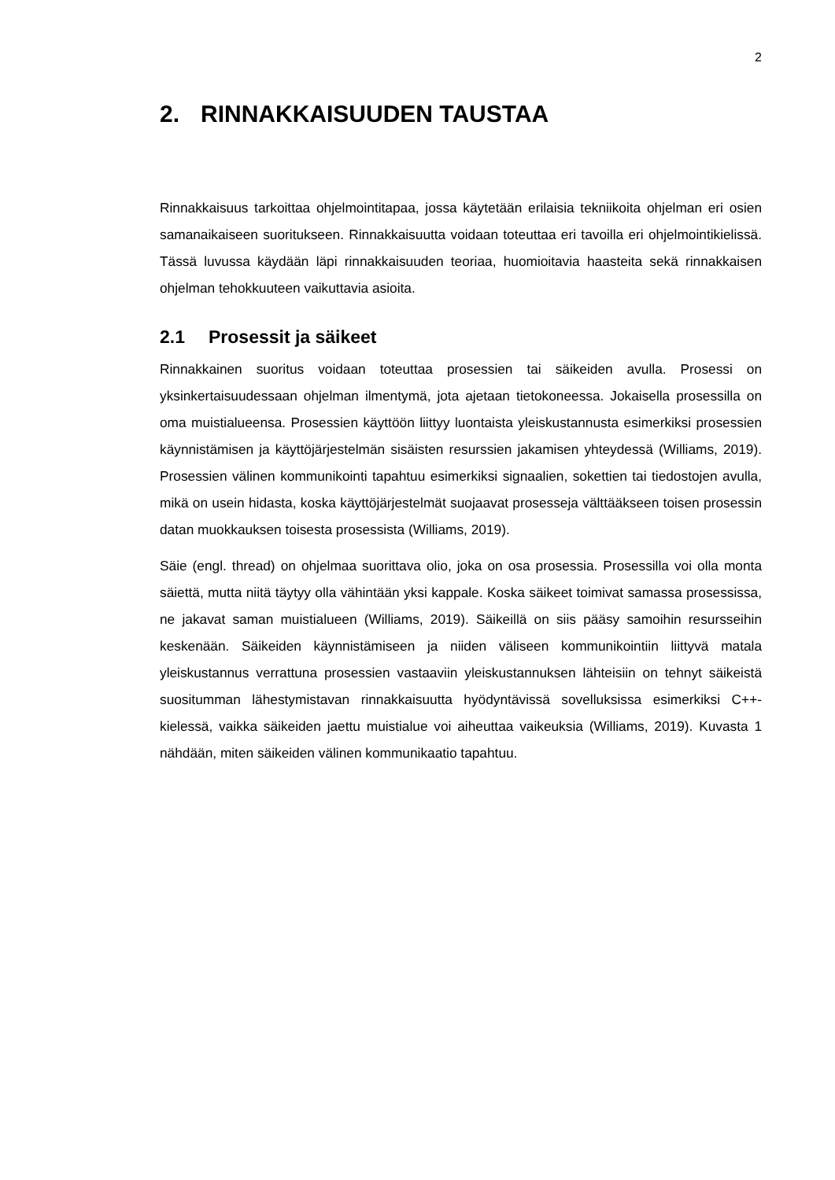2
2. RINNAKKAISUUDEN TAUSTAA
Rinnakkaisuus tarkoittaa ohjelmointitapaa, jossa käytetään erilaisia tekniikoita ohjelman eri osien samanaikaiseen suoritukseen. Rinnakkaisuutta voidaan toteuttaa eri tavoilla eri ohjelmointikielissä. Tässä luvussa käydään läpi rinnakkaisuuden teoriaa, huomioitavia haasteita sekä rinnakkaisen ohjelman tehokkuuteen vaikuttavia asioita.
2.1 Prosessit ja säikeet
Rinnakkainen suoritus voidaan toteuttaa prosessien tai säikeiden avulla. Prosessi on yksinkertaisuudessaan ohjelman ilmentymä, jota ajetaan tietokoneessa. Jokaisella prosessilla on oma muistialueensa. Prosessien käyttöön liittyy luontaista yleiskustannusta esimerkiksi prosessien käynnistämisen ja käyttöjärjestelmän sisäisten resurssien jakamisen yhteydessä (Williams, 2019). Prosessien välinen kommunikointi tapahtuu esimerkiksi signaalien, sokettien tai tiedostojen avulla, mikä on usein hidasta, koska käyttöjärjestelmät suojaavat prosesseja välttääkseen toisen prosessin datan muokkauksen toisesta prosessista (Williams, 2019).
Säie (engl. thread) on ohjelmaa suorittava olio, joka on osa prosessia. Prosessilla voi olla monta säiettä, mutta niitä täytyy olla vähintään yksi kappale. Koska säikeet toimivat samassa prosessissa, ne jakavat saman muistialueen (Williams, 2019). Säikeillä on siis pääsy samoihin resursseihin keskenään. Säikeiden käynnistämiseen ja niiden väliseen kommunikointiin liittyvä matala yleiskustannus verrattuna prosessien vastaaviin yleiskustannuksen lähteisiin on tehnyt säikeistä suositumman lähestymistavan rinnakkaisuutta hyödyntävissä sovelluksissa esimerkiksi C++-kielessä, vaikka säikeiden jaettu muistialue voi aiheuttaa vaikeuksia (Williams, 2019). Kuvasta 1 nähdään, miten säikeiden välinen kommunikaatio tapahtuu.